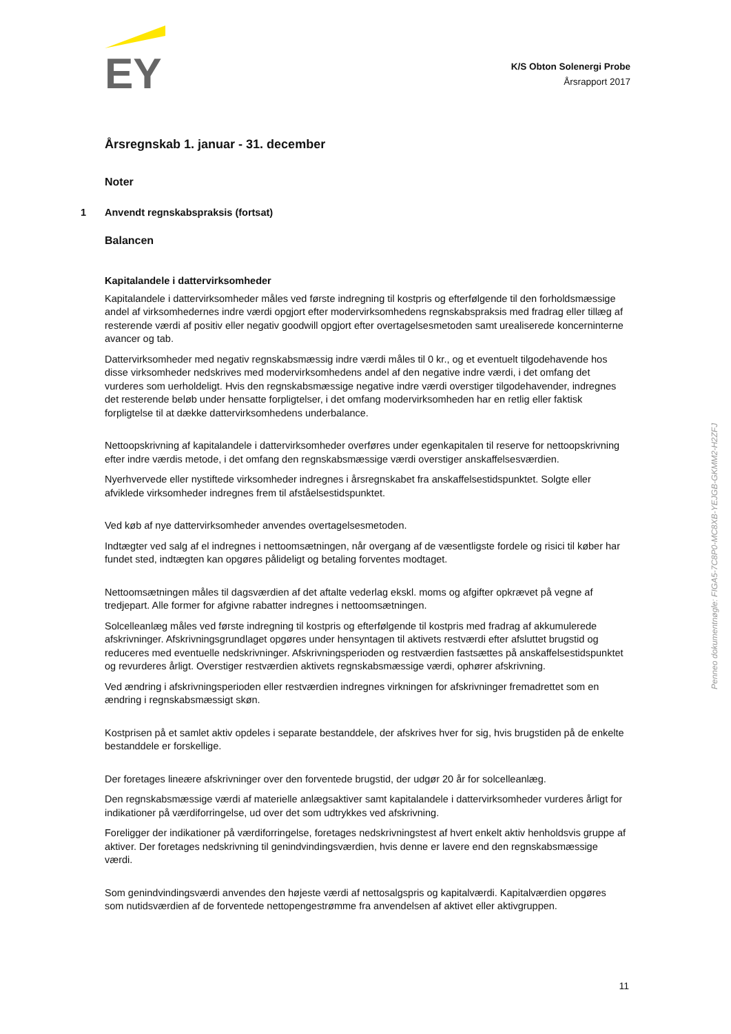EY
K/S Obton Solenergi Probe
Årsrapport 2017
Årsregnskab 1. januar - 31. december
Noter
1 Anvendt regnskabspraksis (fortsat)
Balancen
Kapitalandele i dattervirksomheder
Kapitalandele i dattervirksomheder måles ved første indregning til kostpris og efterfølgende til den forholdsmæssige andel af virksomhedernes indre værdi opgjort efter modervirksomhedens regnskabspraksis med fradrag eller tillæg af resterende værdi af positiv eller negativ goodwill opgjort efter overtagelsesmetoden samt urealiserede koncerninterne avancer og tab.
Dattervirksomheder med negativ regnskabsmæssig indre værdi måles til 0 kr., og et eventuelt tilgodehavende hos disse virksomheder nedskrives med modervirksomhedens andel af den negative indre værdi, i det omfang det vurderes som uerholdeligt. Hvis den regnskabsmæssige negative indre værdi overstiger tilgodehavender, indregnes det resterende beløb under hensatte forpligtelser, i det omfang modervirksomheden har en retlig eller faktisk forpligtelse til at dække dattervirksomhedens underbalance.
Nettoopskrivning af kapitalandele i dattervirksomheder overføres under egenkapitalen til reserve for nettoopskrivning efter indre værdis metode, i det omfang den regnskabsmæssige værdi overstiger anskaffelsesværdien.
Nyerhvervede eller nystiftede virksomheder indregnes i årsregnskabet fra anskaffelsestidspunktet. Solgte eller afviklede virksomheder indregnes frem til afståelsestidspunktet.
Ved køb af nye dattervirksomheder anvendes overtagelsesmetoden.
Indtægter ved salg af el indregnes i nettoomsætningen, når overgang af de væsentligste fordele og risici til køber har fundet sted, indtægten kan opgøres pålideligt og betaling forventes modtaget.
Nettoomsætningen måles til dagsværdien af det aftalte vederlag ekskl. moms og afgifter opkrævet på vegne af tredjepart. Alle former for afgivne rabatter indregnes i nettoomsætningen.
Solcelleanlæg måles ved første indregning til kostpris og efterfølgende til kostpris med fradrag af akkumulerede afskrivninger. Afskrivningsgrundlaget opgøres under hensyntagen til aktivets restværdi efter afsluttet brugstid og reduceres med eventuelle nedskrivninger. Afskrivningsperioden og restværdien fastsættes på anskaffelsestidspunktet og revurderes årligt. Overstiger restværdien aktivets regnskabsmæssige værdi, ophører afskrivning.
Ved ændring i afskrivningsperioden eller restværdien indregnes virkningen for afskrivninger fremadrettet som en ændring i regnskabsmæssigt skøn.
Kostprisen på et samlet aktiv opdeles i separate bestanddele, der afskrives hver for sig, hvis brugstiden på de enkelte bestanddele er forskellige.
Der foretages lineære afskrivninger over den forventede brugstid, der udgør 20 år for solcelleanlæg.
Den regnskabsmæssige værdi af materielle anlægsaktiver samt kapitalandele i dattervirksomheder vurderes årligt for indikationer på værdiforringelse, ud over det som udtrykkes ved afskrivning.
Foreligger der indikationer på værdiforringelse, foretages nedskrivningstest af hvert enkelt aktiv henholdsvis gruppe af aktiver. Der foretages nedskrivning til genindvindingsværdien, hvis denne er lavere end den regnskabsmæssige værdi.
Som genindvindingsværdi anvendes den højeste værdi af nettosalgspris og kapitalværdi. Kapitalværdien opgøres som nutidsværdien af de forventede nettopengestrømme fra anvendelsen af aktivet eller aktivgruppen.
Penneo dokumentnøgle: FIGA5-7C8P0-MC8XB-YEJGB-GKMM2-H2ZFJ
11